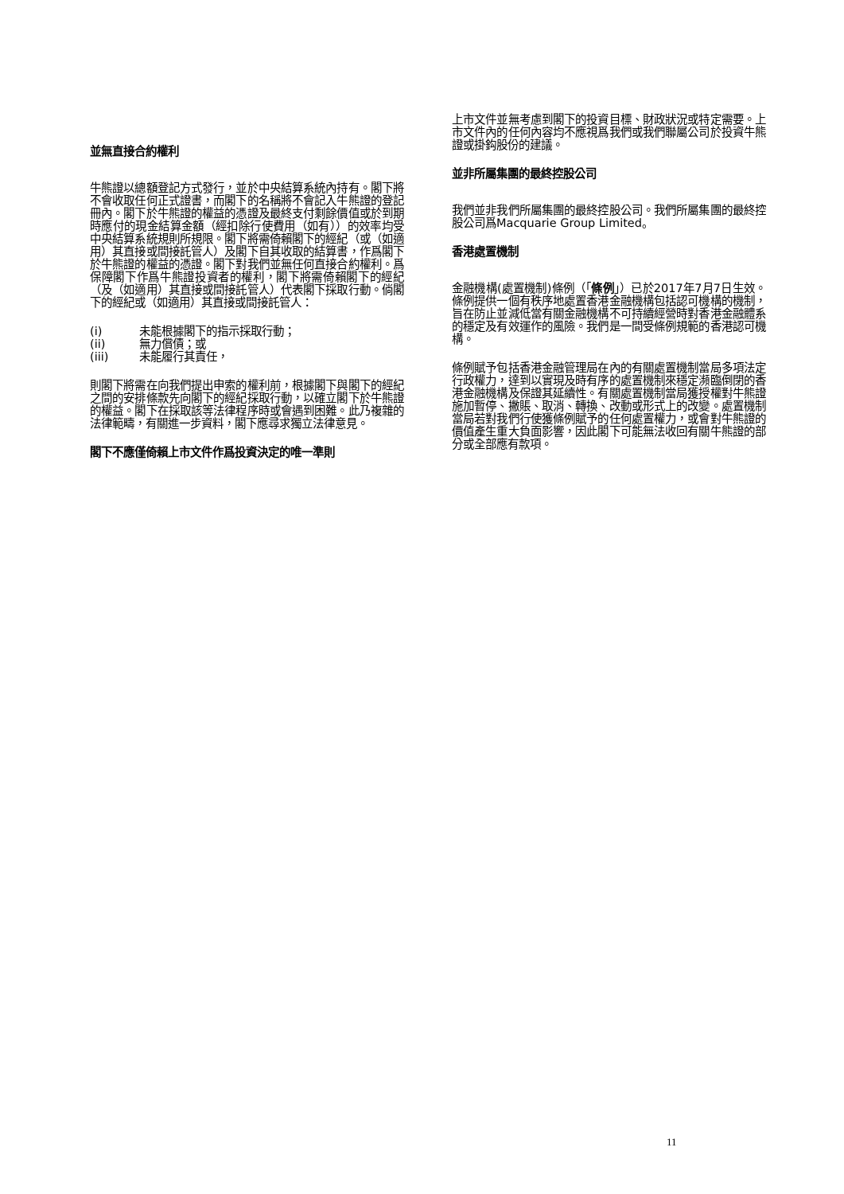並無直接合約權利
牛熊證以總額登記方式發行，並於中央結算系統內持有。閣下將不會收取任何正式證書，而閣下的名稱將不會記入牛熊證的登記冊內。閣下於牛熊證的權益的憑證及最終支付剩餘價值或於到期時應付的現金結算金額（經扣除行使費用（如有））的效率均受中央結算系統規則所規限。閣下將需倚賴閣下的經紀（或（如適用）其直接或間接託管人）及閣下自其收取的結算書，作爲閣下於牛熊證的權益的憑證。閣下對我們並無任何直接合約權利。爲保障閣下作爲牛熊證投資者的權利，閣下將需倚賴閣下的經紀（及（如適用）其直接或間接託管人）代表閣下採取行動。倘閣下的經紀或（如適用）其直接或間接託管人：
(i) 未能根據閣下的指示採取行動；
(ii) 無力償債；或
(iii) 未能履行其責任，
則閣下將需在向我們提出申索的權利前，根據閣下與閣下的經紀之間的安排條款先向閣下的經紀採取行動，以確立閣下於牛熊證的權益。閣下在採取該等法律程序時或會遇到困難。此乃複雜的法律範疇，有關進一步資料，閣下應尋求獨立法律意見。
閣下不應僅倚賴上市文件作爲投資決定的唯一準則
上市文件並無考慮到閣下的投資目標、財政狀況或特定需要。上市文件內的任何內容均不應視爲我們或我們聯屬公司於投資牛熊證或掛鈎股份的建議。
並非所屬集團的最終控股公司
我們並非我們所屬集團的最終控股公司。我們所屬集團的最終控股公司爲Macquarie Group Limited。
香港處置機制
金融機構(處置機制)條例（「條例」）已於2017年7月7日生效。條例提供一個有秩序地處置香港金融機構包括認可機構的機制，旨在防止並減低當有關金融機構不可持續經營時對香港金融體系的穩定及有效運作的風險。我們是一間受條例規範的香港認可機構。
條例賦予包括香港金融管理局在內的有關處置機制當局多項法定行政權力，達到以實現及時有序的處置機制來穩定瀕臨倒閉的香港金融機構及保證其延續性。有關處置機制當局獲授權對牛熊證施加暫停、撇賬、取消、轉換、改動或形式上的改變。處置機制當局若對我們行使獲條例賦予的任何處置權力，或會對牛熊證的價值產生重大負面影響，因此閣下可能無法收回有關牛熊證的部分或全部應有款項。
11